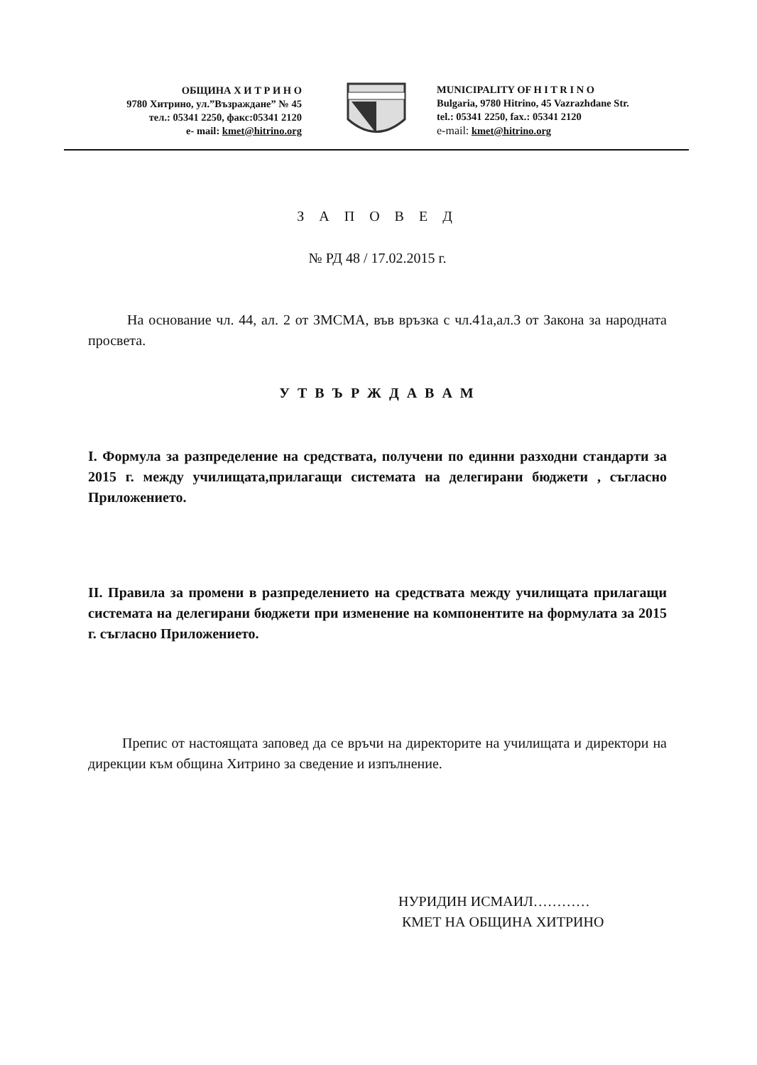ОБЩИНА Х И Т Р И Н О
9780 Хитрино, ул.”Възраждане” № 45
тел.: 05341 2250, факс:05341 2120
e- mail: kmet@hitrino.org
MUNICIPALITY OF H I T R I N O
Bulgaria, 9780 Hitrino, 45 Vazrazhdane Str.
tel.: 05341 2250, fax.: 05341 2120
e-mail: kmet@hitrino.org
З А П О В Е Д
№ РД 48 / 17.02.2015 г.
На основание чл. 44, ал. 2 от ЗМСМА, във връзка с чл.41а,ал.3 от Закона за народната просвета.
У Т В Ъ Р Ж Д А В А М
I. Формула за разпределение на средствата, получени по единни разходни стандарти за 2015 г. между училищата,прилагащи системата на делегирани бюджети , съгласно Приложението.
II. Правила за промени в разпределението на средствата между училищата прилагащи системата на делегирани бюджети при изменение на компонентите на формулата за 2015 г. съгласно Приложението.
Препис от настоящата заповед да се връчи на директорите на училищата и директори на дирекции към община Хитрино за сведение и изпълнение.
НУРИДИН ИСМАИЛ…………
КМЕТ НА ОБЩИНА ХИТРИНО